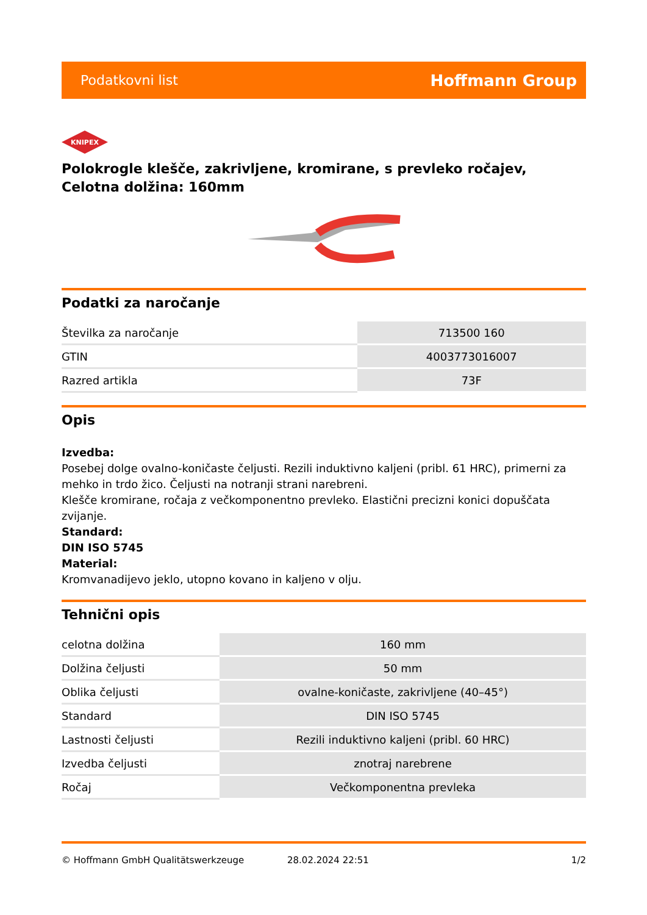Podatkovni list Hoffmann Group
KNIPEX
Polokrogle klešče, zakrivljene, kromirane, s prevleko ročajev, Celotna dolžina: 160mm
Podatki za naročanje
| Številka za naročanje | 713500 160 |
| GTIN | 4003773016007 |
| Razred artikla | 73F |
Opis
Izvedba:
Posebej dolge ovalno-koničaste čeljusti. Rezili induktivno kaljeni (pribl. 61 HRC), primerni za mehko in trdo žico. Čeljusti na notranji strani narebreni.
Klešče kromirane, ročaja z večkomponentno prevleko. Elastični precizni konici dopuščata zvijanje.
Standard:
DIN ISO 5745
Material:
Kromvanadijevo jeklo, utopno kovano in kaljeno v olju.
Tehnični opis
| celotna dolžina | 160 mm |
| Dolžina čeljusti | 50 mm |
| Oblika čeljusti | ovalne-koničaste, zakrivljene (40–45°) |
| Standard | DIN ISO 5745 |
| Lastnosti čeljusti | Rezili induktivno kaljeni (pribl. 60 HRC) |
| Izvedba čeljusti | znotraj narebrene |
| Ročaj | Večkomponentna prevleka |
© Hoffmann GmbH Qualitätswerkzeuge 28.02.2024 22:51 1/2